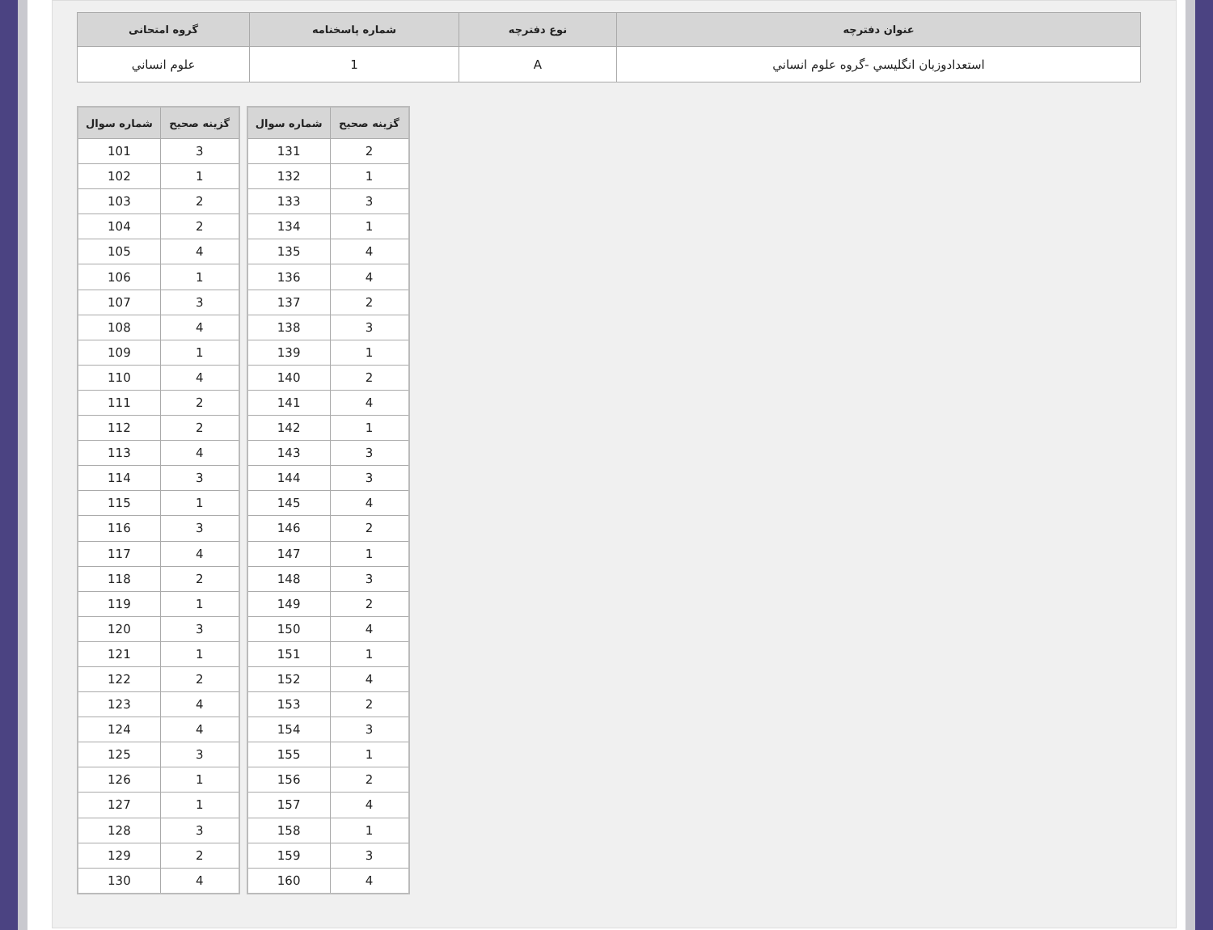| عنوان دفترچه | نوع دفترچه | شماره پاسخنامه | گروه امتحانی |
| --- | --- | --- | --- |
| استعدادوزبان انگليسي -گروه علوم انساني | A | 1 | علوم انساني |
| شماره سوال | گزینه صحیح |
| --- | --- |
| 101 | 3 |
| 102 | 1 |
| 103 | 2 |
| 104 | 2 |
| 105 | 4 |
| 106 | 1 |
| 107 | 3 |
| 108 | 4 |
| 109 | 1 |
| 110 | 4 |
| 111 | 2 |
| 112 | 2 |
| 113 | 4 |
| 114 | 3 |
| 115 | 1 |
| 116 | 3 |
| 117 | 4 |
| 118 | 2 |
| 119 | 1 |
| 120 | 3 |
| 121 | 1 |
| 122 | 2 |
| 123 | 4 |
| 124 | 4 |
| 125 | 3 |
| 126 | 1 |
| 127 | 1 |
| 128 | 3 |
| 129 | 2 |
| 130 | 4 |
| شماره سوال | گزینه صحیح |
| --- | --- |
| 131 | 2 |
| 132 | 1 |
| 133 | 3 |
| 134 | 1 |
| 135 | 4 |
| 136 | 4 |
| 137 | 2 |
| 138 | 3 |
| 139 | 1 |
| 140 | 2 |
| 141 | 4 |
| 142 | 1 |
| 143 | 3 |
| 144 | 3 |
| 145 | 4 |
| 146 | 2 |
| 147 | 1 |
| 148 | 3 |
| 149 | 2 |
| 150 | 4 |
| 151 | 1 |
| 152 | 4 |
| 153 | 2 |
| 154 | 3 |
| 155 | 1 |
| 156 | 2 |
| 157 | 4 |
| 158 | 1 |
| 159 | 3 |
| 160 | 4 |